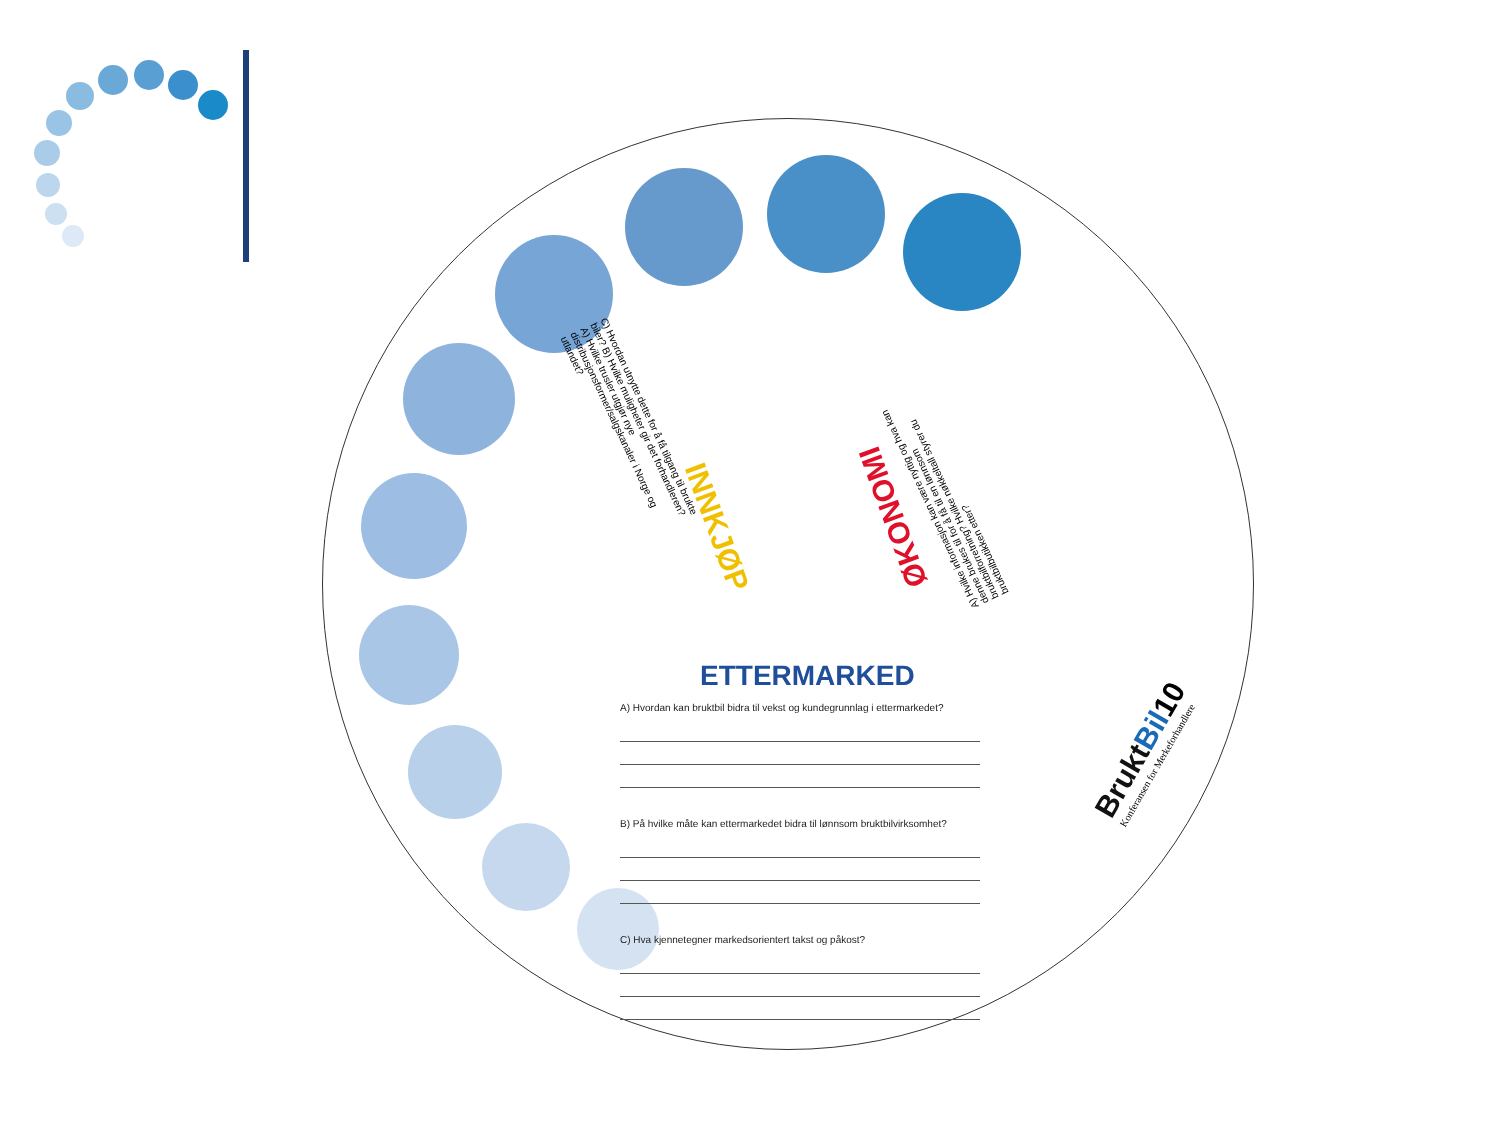INNKJØP ØKONOMI
C) Hvordan utnytte dette for å få tilgang til brukte biler? B) Hvilke muligheter gir det forhandleren? A) Hvilke trusler utgjør nye distribusjonsformer/salgskanaler i Norge og utlandet?
A) Hvilke informasjon kan være nyttig og hva kan denne brukes til for å få til en lønnsom bruktbilforretning? Hvilke nøkkeltall styrer du bruktbilbutikken etter?
ETTERMARKED
A) Hvordan kan bruktbil bidra til vekst og kundegrunnlag i ettermarkedet?
B) På hvilke måte kan ettermarkedet bidra til lønnsom bruktbilvirksomhet?
C) Hva kjennetegner markedsorientert takst og påkost?
Brukt Bil10
Konferansen for Merkeforhandlere